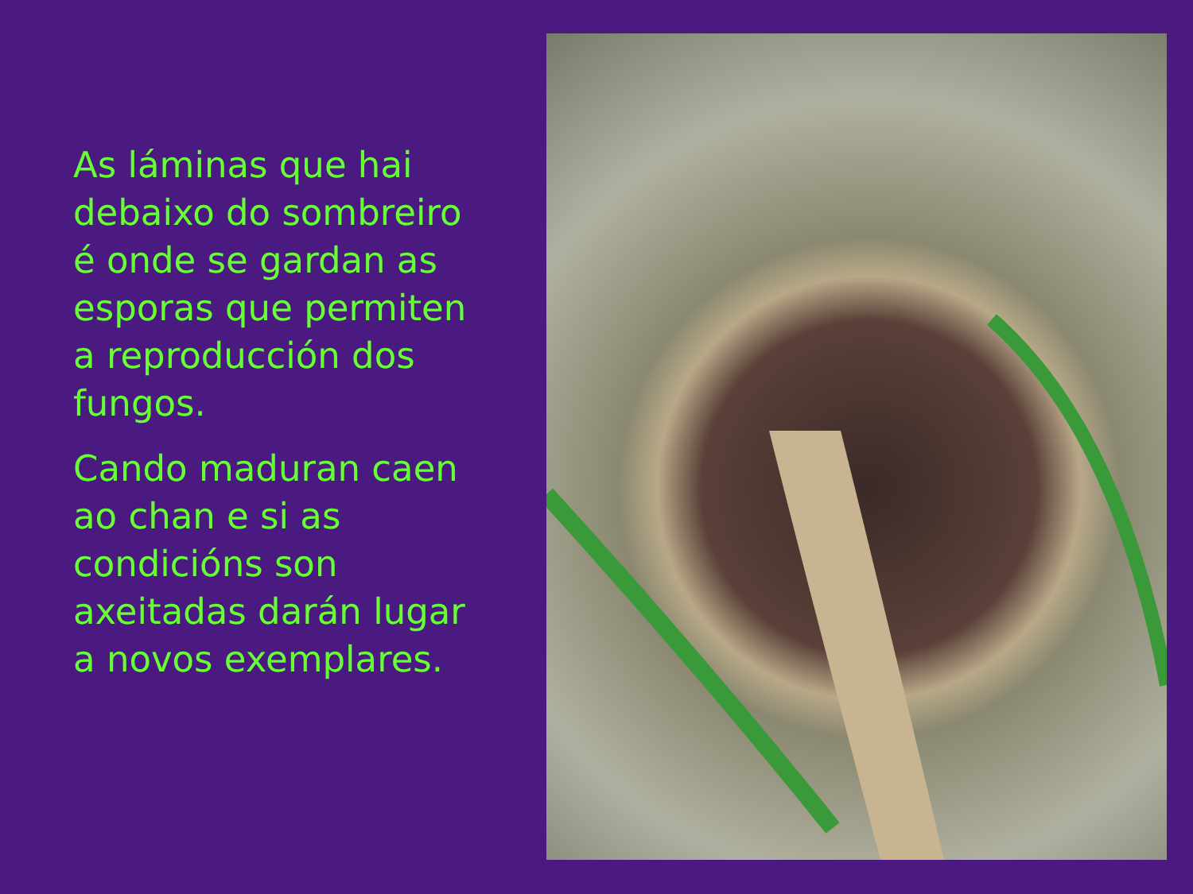As láminas que hai debaixo do sombreiro é onde se gardan as esporas que permiten a reproducción dos fungos.
Cando maduran caen ao chan e si as condicións son axeitadas darán lugar a novos exemplares.